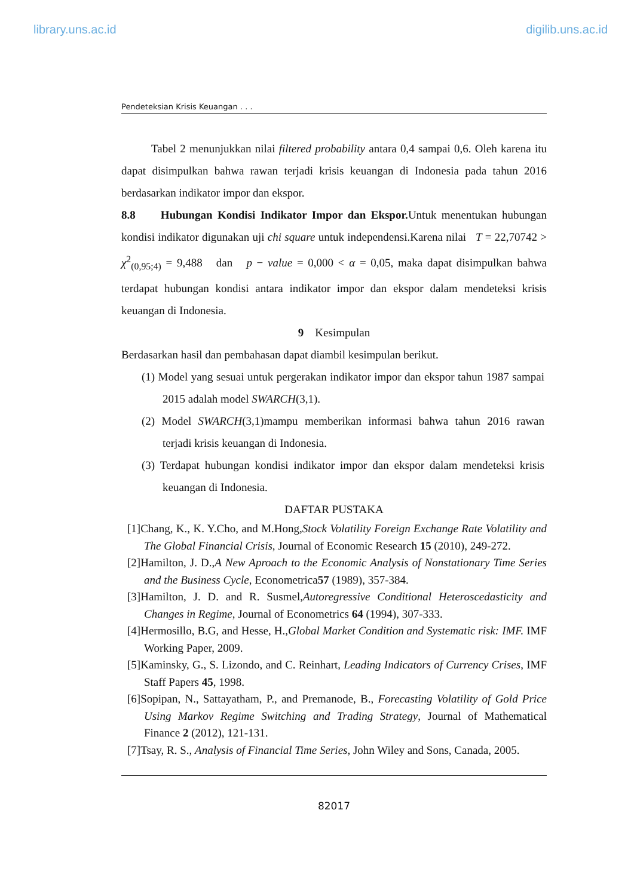library.uns.ac.id digilib.uns.ac.id
Pendeteksian Krisis Keuangan . . .
Tabel 2 menunjukkan nilai filtered probability antara 0,4 sampai 0,6. Oleh karena itu dapat disimpulkan bahwa rawan terjadi krisis keuangan di Indonesia pada tahun 2016 berdasarkan indikator impor dan ekspor.
8.8 Hubungan Kondisi Indikator Impor dan Ekspor. Untuk menentukan hubungan kondisi indikator digunakan uji chi square untuk independensi.Karena nilai T = 22,70742 > χ<sup>2</sup><sub>(0,95;4)</sub> = 9,488 dan p − value = 0,000 < α = 0,05, maka dapat disimpulkan bahwa terdapat hubungan kondisi antara indikator impor dan ekspor dalam mendeteksi krisis keuangan di Indonesia.
9 Kesimpulan
Berdasarkan hasil dan pembahasan dapat diambil kesimpulan berikut.
(1) Model yang sesuai untuk pergerakan indikator impor dan ekspor tahun 1987 sampai 2015 adalah model SWARCH(3,1).
(2) Model SWARCH(3,1)mampu memberikan informasi bahwa tahun 2016 rawan terjadi krisis keuangan di Indonesia.
(3) Terdapat hubungan kondisi indikator impor dan ekspor dalam mendeteksi krisis keuangan di Indonesia.
DAFTAR PUSTAKA
[1]Chang, K., K. Y.Cho, and M.Hong,Stock Volatility Foreign Exchange Rate Volatility and The Global Financial Crisis, Journal of Economic Research 15 (2010), 249-272.
[2]Hamilton, J. D.,A New Aproach to the Economic Analysis of Nonstationary Time Series and the Business Cycle, Econometrica57 (1989), 357-384.
[3]Hamilton, J. D. and R. Susmel,Autoregressive Conditional Heteroscedasticity and Changes in Regime, Journal of Econometrics 64 (1994), 307-333.
[4]Hermosillo, B.G, and Hesse, H.,Global Market Condition and Systematic risk: IMF. IMF Working Paper, 2009.
[5]Kaminsky, G., S. Lizondo, and C. Reinhart, Leading Indicators of Currency Crises, IMF Staff Papers 45, 1998.
[6]Sopipan, N., Sattayatham, P., and Premanode, B., Forecasting Volatility of Gold Price Using Markov Regime Switching and Trading Strategy, Journal of Mathematical Finance 2 (2012), 121-131.
[7]Tsay, R. S., Analysis of Financial Time Series, John Wiley and Sons, Canada, 2005.
82017